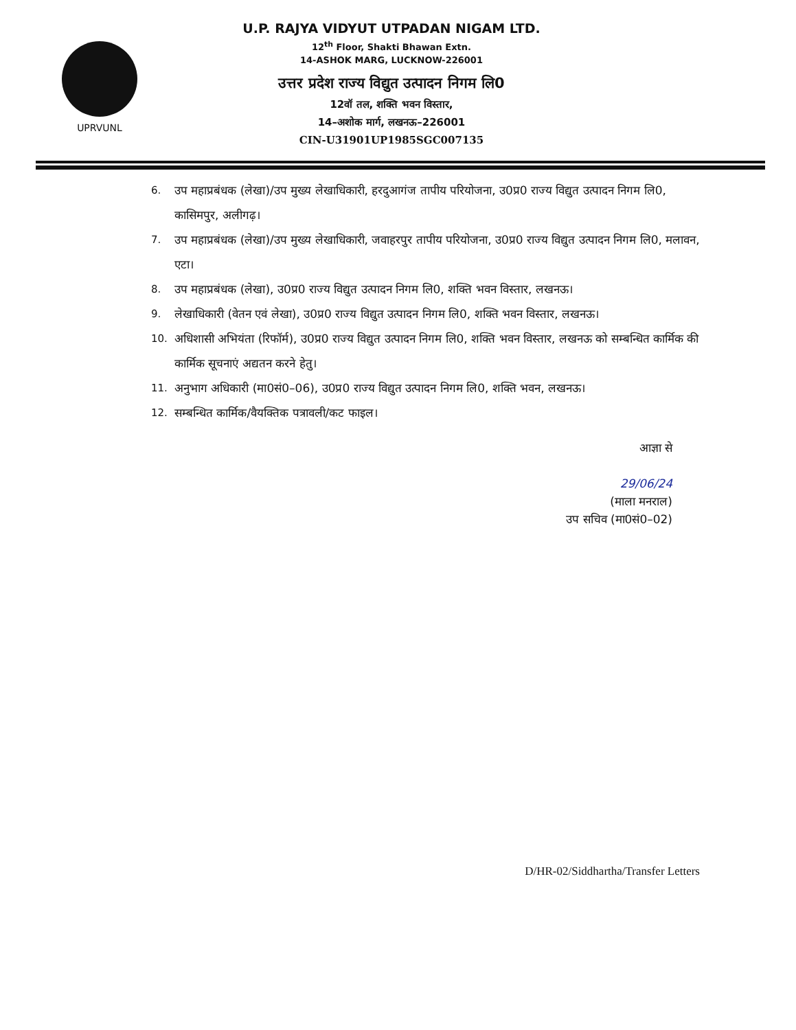UPRVUNL
U.P. RAJYA VIDYUT UTPADAN NIGAM LTD.
12<sup>th</sup> Floor, Shakti Bhawan Extn.
14-ASHOK MARG, LUCKNOW-226001
उत्तर प्रदेश राज्य विद्युत उत्पादन निगम लि0
12वॉ तल, शक्ति भवन विस्तार,
14–अशोक मार्ग, लखनऊ–226001
CIN-U31901UP1985SGC007135
6. उप महाप्रबंधक (लेखा)/उप मुख्य लेखाधिकारी, हरदुआगंज तापीय परियोजना, उ0प्र0 राज्य विद्युत उत्पादन निगम लि0, कासिमपुर, अलीगढ़।
7. उप महाप्रबंधक (लेखा)/उप मुख्य लेखाधिकारी, जवाहरपुर तापीय परियोजना, उ0प्र0 राज्य विद्युत उत्पादन निगम लि0, मलावन, एटा।
8. उप महाप्रबंधक (लेखा), उ0प्र0 राज्य विद्युत उत्पादन निगम लि0, शक्ति भवन विस्तार, लखनऊ।
9. लेखाधिकारी (वेतन एवं लेखा), उ0प्र0 राज्य विद्युत उत्पादन निगम लि0, शक्ति भवन विस्तार, लखनऊ।
10. अधिशासी अभियंता (रिफॉर्म), उ0प्र0 राज्य विद्युत उत्पादन निगम लि0, शक्ति भवन विस्तार, लखनऊ को सम्बन्धित कार्मिक की कार्मिक सूचनाएं अद्यतन करने हेतु।
11. अनुभाग अधिकारी (मा0सं0–06), उ0प्र0 राज्य विद्युत उत्पादन निगम लि0, शक्ति भवन, लखनऊ।
12. सम्बन्धित कार्मिक/वैयक्तिक पत्रावली/कट फाइल।
आज्ञा से
29/06/24
(माला मनराल)
उप सचिव (मा0सं0–02)
D/HR-02/Siddhartha/Transfer Letters